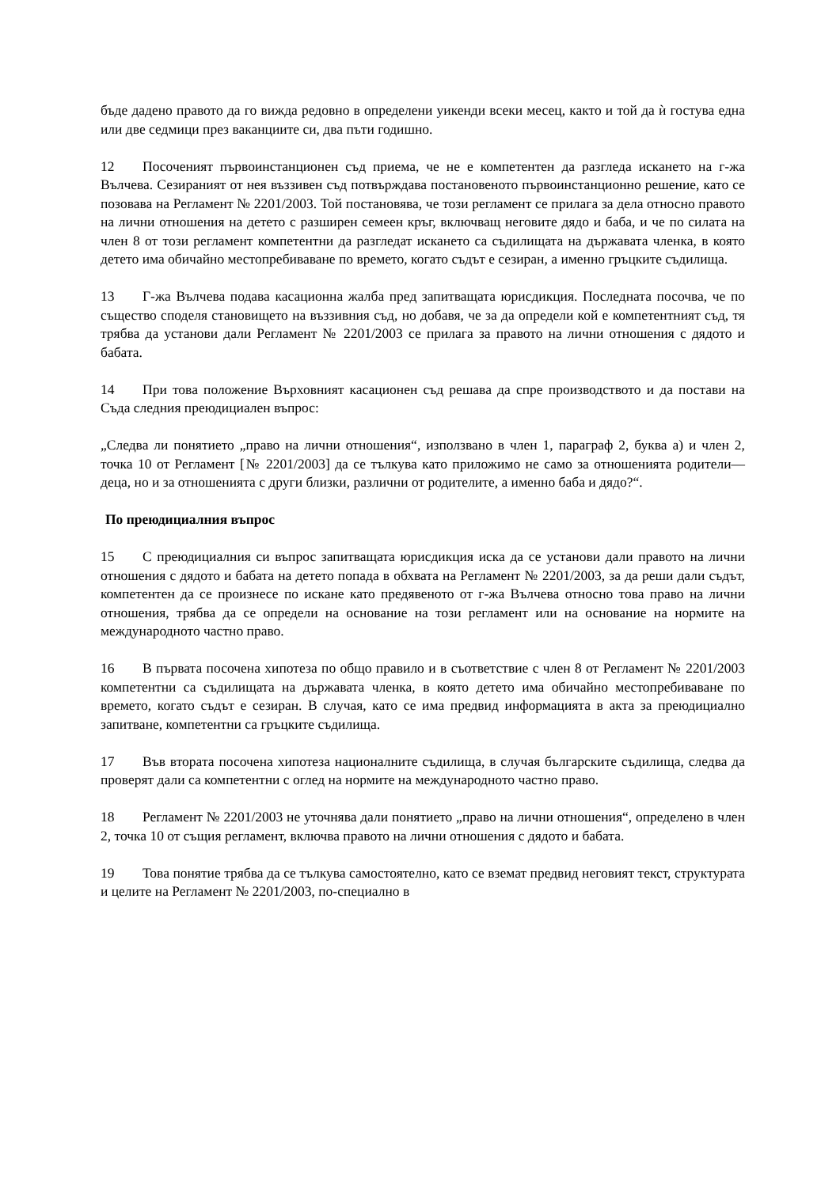бъде дадено правото да го вижда редовно в определени уикенди всеки месец, както и той да ѝ гостува една или две седмици през ваканциите си, два пъти годишно.
12 Посоченият първоинстанционен съд приема, че не е компетентен да разгледа искането на г-жа Вълчева. Сезираният от нея въззивен съд потвърждава постановеното първоинстанционно решение, като се позовава на Регламент № 2201/2003. Той постановява, че този регламент се прилага за дела относно правото на лични отношения на детето с разширен семеен кръг, включващ неговите дядо и баба, и че по силата на член 8 от този регламент компетентни да разгледат искането са съдилищата на държавата членка, в която детето има обичайно местопребиваване по времето, когато съдът е сезиран, а именно гръцките съдилища.
13 Г-жа Вълчева подава касационна жалба пред запитващата юрисдикция. Последната посочва, че по същество споделя становището на въззивния съд, но добавя, че за да определи кой е компетентният съд, тя трябва да установи дали Регламент № 2201/2003 се прилага за правото на лични отношения с дядото и бабата.
14 При това положение Върховният касационен съд решава да спре производството и да постави на Съда следния преюдициален въпрос:
„Следва ли понятието „право на лични отношения“, използвано в член 1, параграф 2, буква а) и член 2, точка 10 от Регламент [№ 2201/2003] да се тълкува като приложимо не само за отношенията родители—деца, но и за отношенията с други близки, различни от родителите, а именно баба и дядо?“.
По преюдициалния въпрос
15 С преюдициалния си въпрос запитващата юрисдикция иска да се установи дали правото на лични отношения с дядото и бабата на детето попада в обхвата на Регламент № 2201/2003, за да реши дали съдът, компетентен да се произнесе по искане като предявеното от г-жа Вълчева относно това право на лични отношения, трябва да се определи на основание на този регламент или на основание на нормите на международното частно право.
16 В първата посочена хипотеза по общо правило и в съответствие с член 8 от Регламент № 2201/2003 компетентни са съдилищата на държавата членка, в която детето има обичайно местопребиваване по времето, когато съдът е сезиран. В случая, като се има предвид информацията в акта за преюдициално запитване, компетентни са гръцките съдилища.
17 Във втората посочена хипотеза националните съдилища, в случая българските съдилища, следва да проверят дали са компетентни с оглед на нормите на международното частно право.
18 Регламент № 2201/2003 не уточнява дали понятието „право на лични отношения“, определено в член 2, точка 10 от същия регламент, включва правото на лични отношения с дядото и бабата.
19 Това понятие трябва да се тълкува самостоятелно, като се вземат предвид неговият текст, структурата и целите на Регламент № 2201/2003, по-специално в